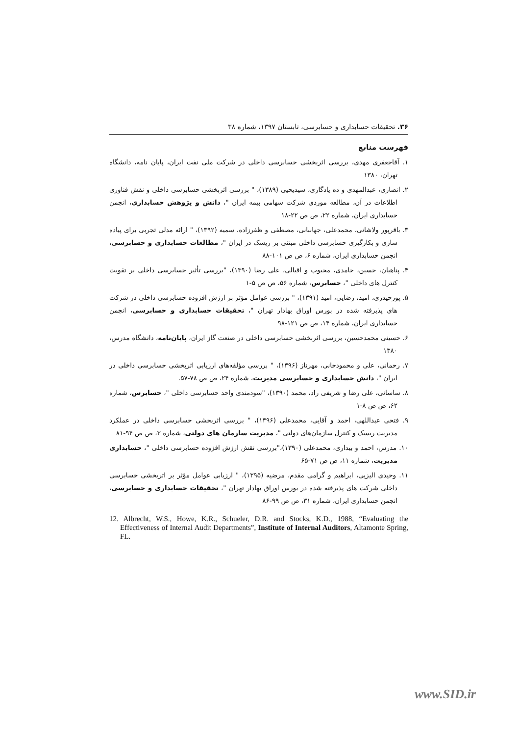۳۶. تحقیقات حسابداری و حسابرسی، تابستان ۱۳۹۷، شماره ۳۸
فهرست منابع
۱. آقاجعفری مهدی، بررسی اثربخشی حسابرسی داخلی در شرکت ملی نفت ایران، پایان نامه، دانشگاه تهران، ۱۳۸۰
۲. انصاری، عبدالمهدی و ده یادگاری، سیدیحیی (۱۳۸۹)، " بررسی اثربخشی حسابرسی داخلی و نقش فناوری اطلاعات در آن، مطالعه موردی شرکت سهامی بیمه ایران "، دانش و پژوهش حسابداری، انجمن حسابداری ایران، شماره ۲۲، ص ص ۲۲-۱۸
۳. باقرپور ولاشانی، محمدعلی، جهانبانی، مصطفی و ظفرزاده، سمیه (۱۳۹۲)، " ارائه مدلی تجربی برای پیاده سازی و بکارگیری حسابرسی داخلی مبتنی بر ریسک در ایران "، مطالعات حسابداری و حسابرسی، انجمن حسابداری ایران، شماره ۶، ص ص ۱۰۱-۸۸
۴. پناهیان، حسین، حامدی، محبوب و اقبالی، علی رضا (۱۳۹۰)، "بررسی تأثیر حسابرسی داخلی بر تقویت کنترل های داخلی "، حسابرس، شماره ۵۶، ص ص ۵-۱
۵. پورحیدری، امید، رضایی، امید (۱۳۹۱)، " بررسی عوامل مؤثر بر ارزش افزوده حسابرسی داخلی در شرکت های پذیرفته شده در بورس اوراق بهادار تهران "، تحقیقات حسابداری و حسابرسی، انجمن حسابداری ایران، شماره ۱۴، ص ص ۱۲۱-۹۸
۶. حسینی محمدحسین، بررسی اثربخشی حسابرسی داخلی در صنعت گاز ایران، پایان‌نامه، دانشگاه مدرس، ۱۳۸۰
۷. رحمانی، علی و محمودخانی، مهرناز (۱۳۹۶)، " بررسی مؤلفه‌های ارزیابی اثربخشی حسابرسی داخلی در ایران "، دانش حسابداری و حسابرسی مدیریت، شماره ۲۴، ص ص ۷۸-۵۷.
۸. ساسانی، علی رضا و شریفی راد، محمد (۱۳۹۰)، "سودمندی واحد حسابرسی داخلی "، حسابرس، شماره ۶۲، ص ص ۸-۱
۹. فتحی عبداللهی، احمد و آقایی، محمدعلی (۱۳۹۶)، " بررسی اثربخشی حسابرسی داخلی در عملکرد مدیریت ریسک و کنترل سازمان‌های دولتی "، مدیریت سازمان های دولتی، شماره ۳، ص ص ۹۴-۸۱
۱۰. مدرس، احمد و بیداری، محمدعلی (۱۳۹۰)،"بررسی نقش ارزش افزوده حسابرسی داخلی "، حسابداری مدیریت، شماره ۱۱، ص ص ۷۱-۶۵
۱۱. وحیدی الیزیی، ابراهیم و گرامی مقدم، مرضیه (۱۳۹۵)، " ارزیابی عوامل مؤثر بر اثربخشی حسابرسی داخلی شرکت های پذیرفته شده در بورس اوراق بهادار تهران "، تحقیقات حسابداری و حسابرسی، انجمن حسابداری ایران، شماره ۳۱، ص ص ۹۹-۸۶
12. Albrecht, W.S., Howe, K.R., Schueler, D.R. and Stocks, K.D., 1988, “Evaluating the Effectiveness of Internal Audit Departments”, Institute of Internal Auditors, Altamonte Spring, FL.
www.SID.ir